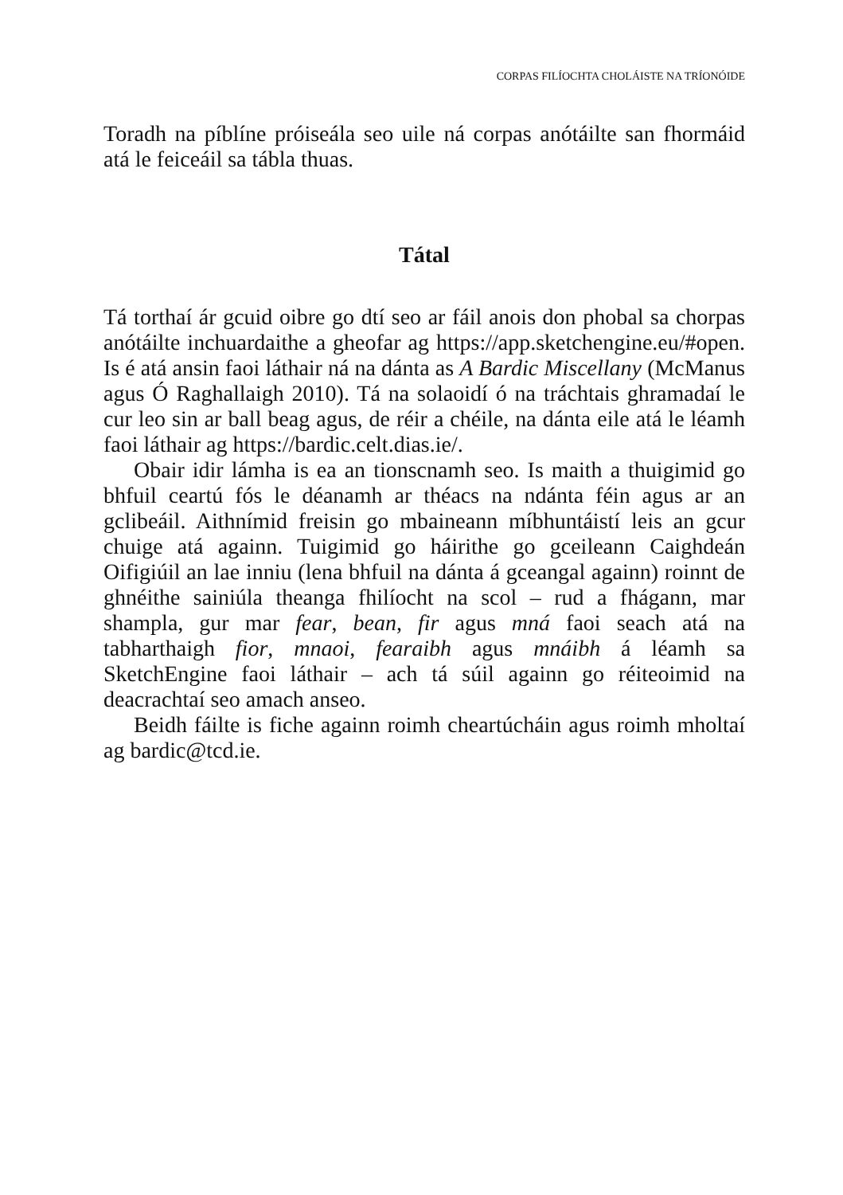CORPAS FILÍOCHTA CHOLÁISTE NA TRÍONÓIDE
Toradh na píblíne próiseála seo uile ná corpas anótáilte san fhormáid atá le feiceáil sa tábla thuas.
Tátal
Tá torthaí ár gcuid oibre go dtí seo ar fáil anois don phobal sa chorpas anótáilte inchuardaithe a gheofar ag https://app.sketchengine.eu/#open. Is é atá ansin faoi láthair ná na dánta as A Bardic Miscellany (McManus agus Ó Raghallaigh 2010). Tá na solaoidí ó na tráchtais ghramadaí le cur leo sin ar ball beag agus, de réir a chéile, na dánta eile atá le léamh faoi láthair ag https://bardic.celt.dias.ie/.
Obair idir lámha is ea an tionscnamh seo. Is maith a thuigimid go bhfuil ceartú fós le déanamh ar théacs na ndánta féin agus ar an gclibeáil. Aithnímid freisin go mbaineann míbhuntáistí leis an gcur chuige atá againn. Tuigimid go háirithe go gceileann Caighdeán Oifigiúil an lae inniu (lena bhfuil na dánta á gceangal againn) roinnt de ghnéithe sainiúla theanga fhilíocht na scol – rud a fhágann, mar shampla, gur mar fear, bean, fir agus mná faoi seach atá na tabharthaigh fior, mnaoi, fearaibh agus mnáibh á léamh sa SketchEngine faoi láthair – ach tá súil againn go réiteoimid na deacrachtaí seo amach anseo.
Beidh fáilte is fiche againn roimh cheartúcháin agus roimh mholtaí ag bardic@tcd.ie.